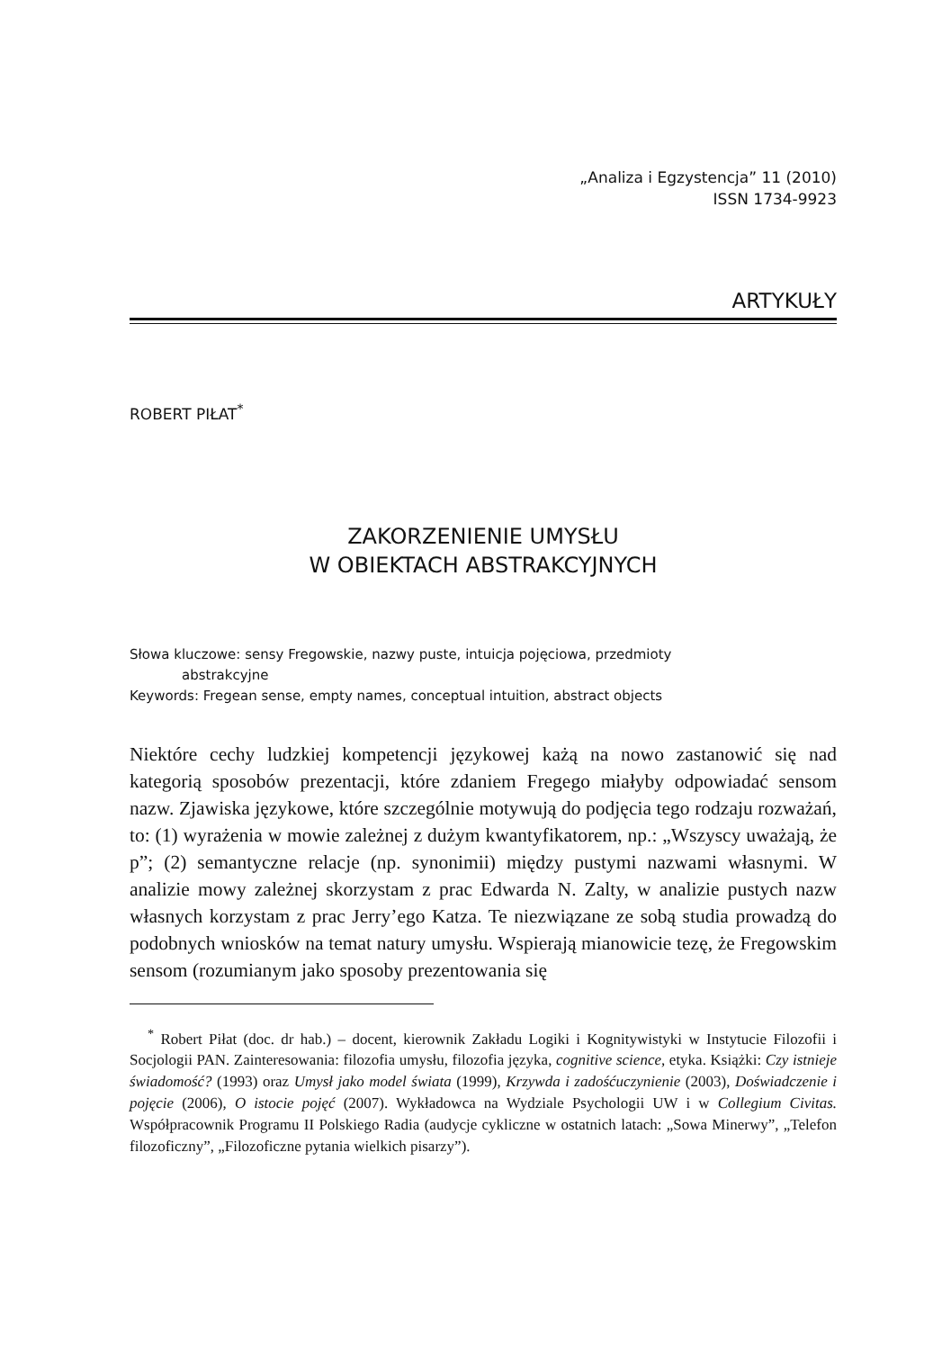„Analiza i Egzystencja” 11 (2010)
ISSN 1734-9923
ARTYKUŁY
ROBERT PIŁAT<sup>*</sup>
ZAKORZENIENIE UMYSŁU
W OBIEKTACH ABSTRAKCYJNYCH
Słowa kluczowe: sensy Fregowskie, nazwy puste, intuicja pojęciowa, przedmioty
abstrakcyjne
Keywords: Fregean sense, empty names, conceptual intuition, abstract objects
Niektóre cechy ludzkiej kompetencji językowej każą na nowo zastanowić się nad kategorią sposobów prezentacji, które zdaniem Fregego miałyby odpowiadać sensom nazw. Zjawiska językowe, które szczególnie motywują do podjęcia tego rodzaju rozważań, to: (1) wyrażenia w mowie zależnej z dużym kwantyfikatorem, np.: „Wszyscy uważają, że p”; (2) semantyczne relacje (np. synonimii) między pustymi nazwami własnymi. W analizie mowy zależnej skorzystam z prac Edwarda N. Zalty, w analizie pustych nazw własnych korzystam z prac Jerry’ego Katza. Te niezwiązane ze sobą studia prowadzą do podobnych wniosków na temat natury umysłu. Wspierają mianowicie tezę, że Fregowskim sensom (rozumianym jako sposoby prezentowania się
<sup>*</sup> Robert Piłat (doc. dr hab.) – docent, kierownik Zakładu Logiki i Kognitywistyki w Instytucie Filozofii i Socjologii PAN. Zainteresowania: filozofia umysłu, filozofia języka, cognitive science, etyka. Książki: Czy istnieje świadomość? (1993) oraz Umysł jako model świata (1999), Krzywda i zadośćuczynienie (2003), Doświadczenie i pojęcie (2006), O istocie pojęć (2007). Wykładowca na Wydziale Psychologii UW i w Collegium Civitas. Współpracownik Programu II Polskiego Radia (audycje cykliczne w ostatnich latach: „Sowa Minerwy”, „Telefon filozoficzny”, „Filozoficzne pytania wielkich pisarzy”).